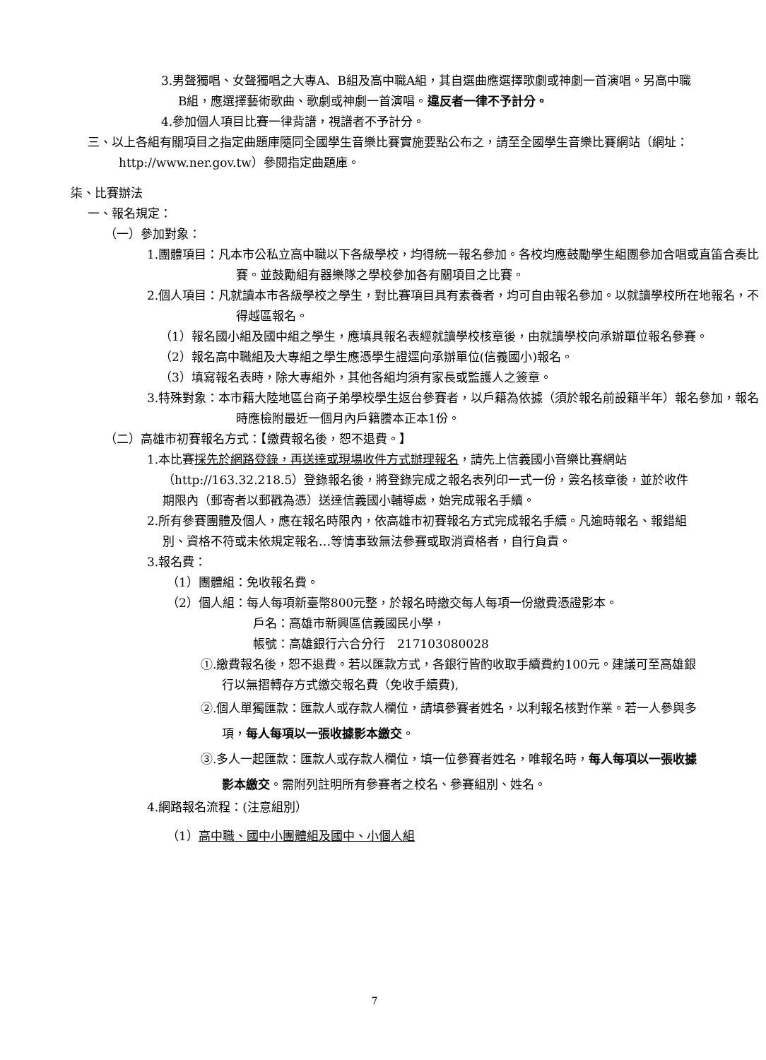3.男聲獨唱、女聲獨唱之大專A、B組及高中職A組，其自選曲應選擇歌劇或神劇一首演唱。另高中職B組，應選擇藝術歌曲、歌劇或神劇一首演唱。違反者一律不予計分。
4.參加個人項目比賽一律背譜，視譜者不予計分。
三、以上各組有關項目之指定曲題庫隨同全國學生音樂比賽實施要點公布之，請至全國學生音樂比賽網站（網址：http://www.ner.gov.tw）參閱指定曲題庫。
柒、比賽辦法
一、報名規定：
（一）參加對象：
1.團體項目：凡本市公私立高中職以下各級學校，均得統一報名參加。各校均應鼓勵學生組團參加合唱或直笛合奏比賽。並鼓勵組有器樂隊之學校參加各有關項目之比賽。
2.個人項目：凡就讀本市各級學校之學生，對比賽項目具有素養者，均可自由報名參加。以就讀學校所在地報名，不得越區報名。
（1）報名國小組及國中組之學生，應填具報名表經就讀學校核章後，由就讀學校向承辦單位報名參賽。
（2）報名高中職組及大專組之學生應憑學生證逕向承辦單位(信義國小)報名。
（3）填寫報名表時，除大專組外，其他各組均須有家長或監護人之簽章。
3.特殊對象：本市籍大陸地區台商子弟學校學生返台參賽者，以戶籍為依據（須於報名前設籍半年）報名參加，報名時應檢附最近一個月內戶籍謄本正本1份。
（二）高雄市初賽報名方式：【繳費報名後，恕不退費。】
1.本比賽採先於網路登錄，再送達或現場收件方式辦理報名，請先上信義國小音樂比賽網站（http://163.32.218.5）登錄報名後，將登錄完成之報名表列印一式一份，簽名核章後，並於收件期限內（郵寄者以郵戳為憑）送達信義國小輔導處，始完成報名手續。
2.所有參賽團體及個人，應在報名時限內，依高雄市初賽報名方式完成報名手續。凡逾時報名、報錯組別、資格不符或未依規定報名…等情事致無法參賽或取消資格者，自行負責。
3.報名費：
（1）團體組：免收報名費。
（2）個人組：每人每項新臺幣800元整，於報名時繳交每人每項一份繳費憑證影本。
戶名：高雄市新興區信義國民小學，
帳號：高雄銀行六合分行　217103080028
①.繳費報名後，恕不退費。若以匯款方式，各銀行皆酌收取手續費約100元。建議可至高雄銀行以無摺轉存方式繳交報名費（免收手續費),
②.個人單獨匯款：匯款人或存款人欄位，請填參賽者姓名，以利報名核對作業。若一人參與多項，每人每項以一張收據影本繳交。
③.多人一起匯款：匯款人或存款人欄位，填一位參賽者姓名，唯報名時，每人每項以一張收據影本繳交。需附列註明所有參賽者之校名、參賽組別、姓名。
4.網路報名流程：(注意組別）
（1）高中職、國中小團體組及國中、小個人組
7